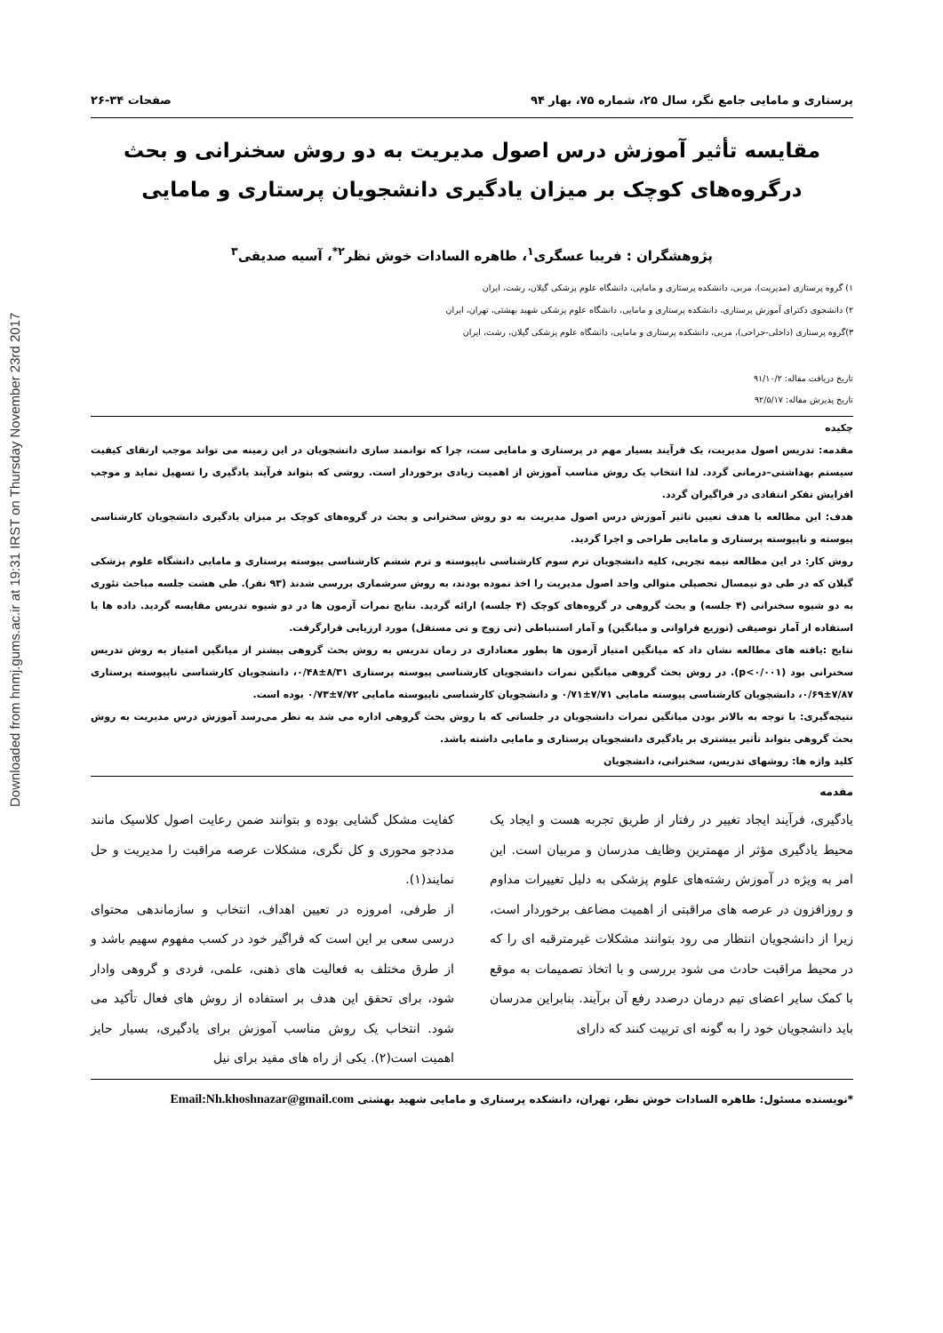Downloaded from hnmj.gums.ac.ir at 19:31 IRST on Thursday November 23rd 2017
پرستاری و مامایی جامع نگر، سال ۲۵، شماره ۷۵، بهار ۹۴ صفحات ۳۴-۲۶
مقایسه تأثیر آموزش درس اصول مدیریت به دو روش سخنرانی و بحث درگروه‌های کوچک بر میزان یادگیری دانشجویان پرستاری و مامایی
پژوهشگران : فریبا عسگری<sup>۱</sup>، طاهره السادات خوش نظر<sup>۲*</sup>، آسیه صدیقی<sup>۳</sup>
۱) گروه پرستاری (مدیریت)، مربی، دانشکده پرستاری و مامایی، دانشگاه علوم پزشکی گیلان، رشت، ایران
۲) دانشجوی دکترای آموزش پرستاری، دانشکده پرستاری و مامایی، دانشگاه علوم پزشکی شهید بهشتی، تهران، ایران
۳)گروه پرستاری (داخلی-جراحی)، مربی، دانشکده پرستاری و مامایی، دانشگاه علوم پزشکی گیلان، رشت، ایران
تاریخ دریافت مقاله: ۹۱/۱۰/۲
تاریخ پذیرش مقاله: ۹۲/۵/۱۷
چکیده
مقدمه: تدریس اصول مدیریت، یک فرآیند بسیار مهم در پرستاری و مامایی ست، چرا که توانمند سازی دانشجویان در این زمینه می تواند موجب ارتقای کیفیت سیستم بهداشتی–درمانی گردد. لذا انتخاب یک روش مناسب آموزش از اهمیت زیادی برخوردار است. روشی که بتواند فرآیند یادگیری را تسهیل نماید و موجب افزایش تفکر انتقادی در فراگیران گردد.
هدف: این مطالعه با هدف تعیین تاثیر آموزش درس اصول مدیریت به دو روش سخنرانی و بحث در گروه‌های کوچک بر میزان یادگیری دانشجویان کارشناسی پیوسته و ناپیوسته پرستاری و مامایی طراحی و اجرا گردید.
روش کار: در این مطالعه نیمه تجربی، کلیه دانشجویان ترم سوم کارشناسی ناپیوسته و ترم ششم کارشناسی پیوسته پرستاری و مامایی دانشگاه علوم پزشکی گیلان که در طی دو نیمسال تحصیلی متوالی واحد اصول مدیریت را اخذ نموده بودند، به روش سرشماری بررسی شدند (۹۳ نفر). طی هشت جلسه مباحث تئوری به دو شیوه سخنرانی (۴ جلسه) و بحث گروهی در گروه‌های کوچک (۴ جلسه) ارائه گردید. نتایج نمرات آزمون ها در دو شیوه تدریس مقایسه گردید. داده ها با استفاده از آمار توصیفی (توزیع فراوانی و میانگین) و آمار استنباطی (تی زوج و تی مستقل) مورد ارزیابی قرارگرفت.
نتایج :یافته های مطالعه نشان داد که میانگین امتیاز آزمون ها بطور معناداری در زمان تدریس به روش بحث گروهی بیشتر از میانگین امتیاز به روش تدریس سخنرانی بود (p<۰/۰۰۱). در روش بحث گروهی میانگین نمرات دانشجویان کارشناسی پیوسته پرستاری ۸/۳۱±۰/۴۸، دانشجویان کارشناسی ناپیوسته پرستاری ۷/۸۷±۰/۶۹، دانشجویان کارشناسی پیوسته مامایی ۷/۷۱±۰/۷۱ و دانشجویان کارشناسی ناپیوسته مامایی ۷/۷۲±۰/۷۳ بوده است.
نتیجه‌گیری: با توجه به بالاتر بودن میانگین نمرات دانشجویان در جلساتی که با روش بحث گروهی اداره می شد به نظر می‌رسد آموزش درس مدیریت به روش بحث گروهی بتواند تأثیر بیشتری بر یادگیری دانشجویان پرستاری و مامایی داشته باشد.
کلید واژه ها: روشهای تدریس، سخنرانی، دانشجویان
مقدمه
یادگیری، فرآیند ایجاد تغییر در رفتار از طریق تجربه هست و ایجاد یک محیط یادگیری مؤثر از مهمترین وظایف مدرسان و مربیان است. این امر به ویژه در آموزش رشته‌های علوم پزشکی به دلیل تغییرات مداوم و روزافزون در عرصه های مراقبتی از اهمیت مضاعف برخوردار است، زیرا از دانشجویان انتظار می رود بتوانند مشکلات غیرمترقبه ای را که در محیط مراقبت حادث می شود بررسی و با اتخاذ تصمیمات به موقع با کمک سایر اعضای تیم درمان درصدد رفع آن برآیند. بنابراین مدرسان باید دانشجویان خود را به گونه ای تربیت کنند که دارای
کفایت مشکل گشایی بوده و بتوانند ضمن رعایت اصول کلاسیک مانند مددجو محوری و کل نگری، مشکلات عرصه مراقبت را مدیریت و حل نمایند(۱).
از طرفی، امروزه در تعیین اهداف، انتخاب و سازماندهی محتوای درسی سعی بر این است که فراگیر خود در کسب مفهوم سهیم باشد و از طرق مختلف به فعالیت های ذهنی، علمی، فردی و گروهی وادار شود، برای تحقق این هدف بر استفاده از روش های فعال تأکید می شود. انتخاب یک روش مناسب آموزش برای یادگیری، بسیار حایز اهمیت است(۲). یکی از راه های مفید برای نیل
*نویسنده مسئول: طاهره السادات خوش نظر، تهران، دانشکده پرستاری و مامایی شهید بهشتی Email:Nh.khoshnazar@gmail.com